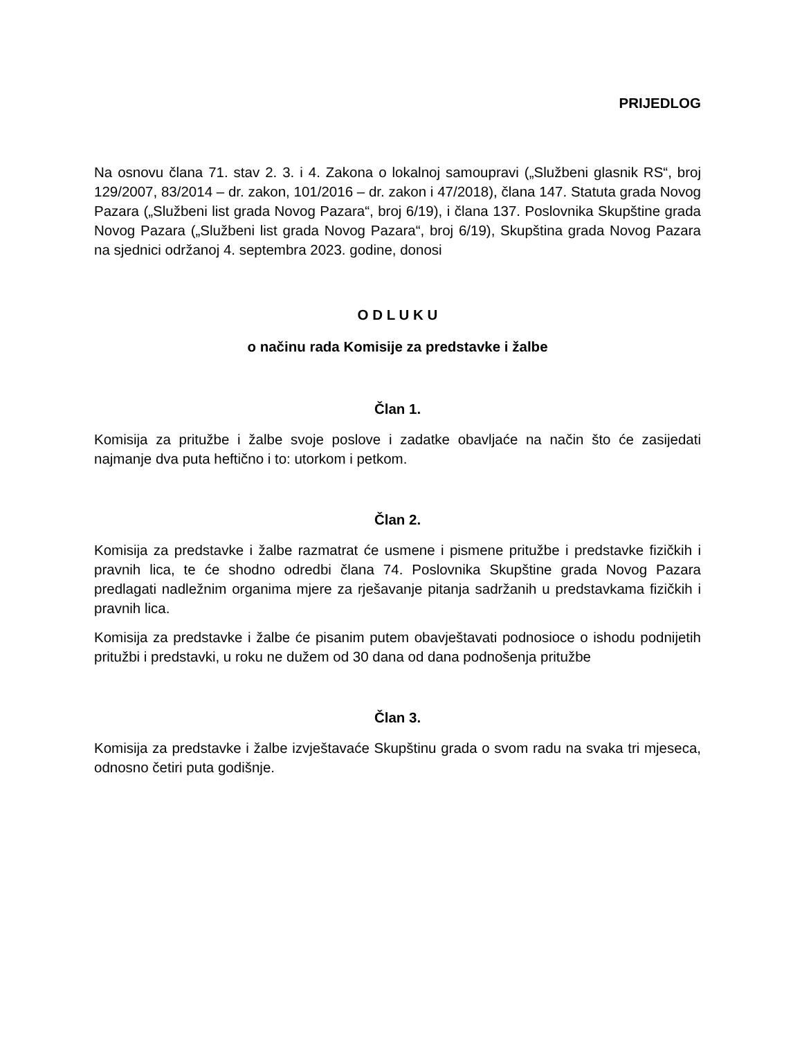PRIJEDLOG
Na osnovu člana 71. stav 2. 3. i 4. Zakona o lokalnoj samoupravi („Službeni glasnik RS“, broj 129/2007, 83/2014 – dr. zakon, 101/2016 – dr. zakon i 47/2018), člana 147. Statuta grada Novog Pazara („Službeni list grada Novog Pazara“, broj 6/19), i člana 137. Poslovnika Skupštine grada Novog Pazara („Službeni list grada Novog Pazara“, broj 6/19), Skupština grada Novog Pazara na sjednici održanoj 4. septembra 2023. godine, donosi
O D L U K U
o načinu rada Komisije za predstavke i žalbe
Član 1.
Komisija za pritužbe i žalbe svoje poslove i zadatke obavljaće na način što će zasijedati najmanje dva puta heftično i to: utorkom i petkom.
Član 2.
Komisija za predstavke i žalbe razmatrat će usmene i pismene pritužbe i predstavke fizičkih i pravnih lica, te će shodno odredbi člana 74. Poslovnika Skupštine grada Novog Pazara predlagati nadležnim organima mjere za rješavanje pitanja sadržanih u predstavkama fizičkih i pravnih lica.
Komisija za predstavke i žalbe će pisanim putem obavještavati podnosioce o ishodu podnijetih pritužbi i predstavki, u roku ne dužem od 30 dana od dana podnošenja pritužbe
Član 3.
Komisija za predstavke i žalbe izvještavaće Skupštinu grada o svom radu na svaka tri mjeseca, odnosno četiri puta godišnje.